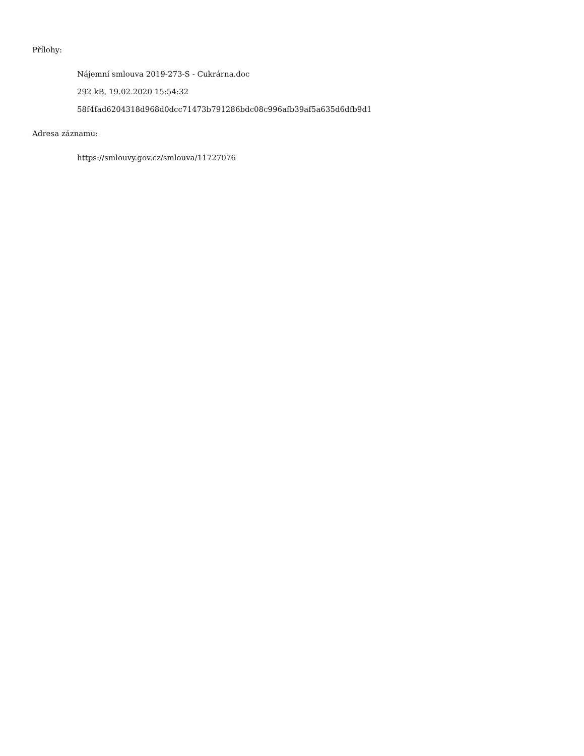Přílohy:
Nájemní smlouva 2019-273-S - Cukrárna.doc
292 kB, 19.02.2020 15:54:32
58f4fad6204318d968d0dcc71473b791286bdc08c996afb39af5a635d6dfb9d1
Adresa záznamu:
https://smlouvy.gov.cz/smlouva/11727076